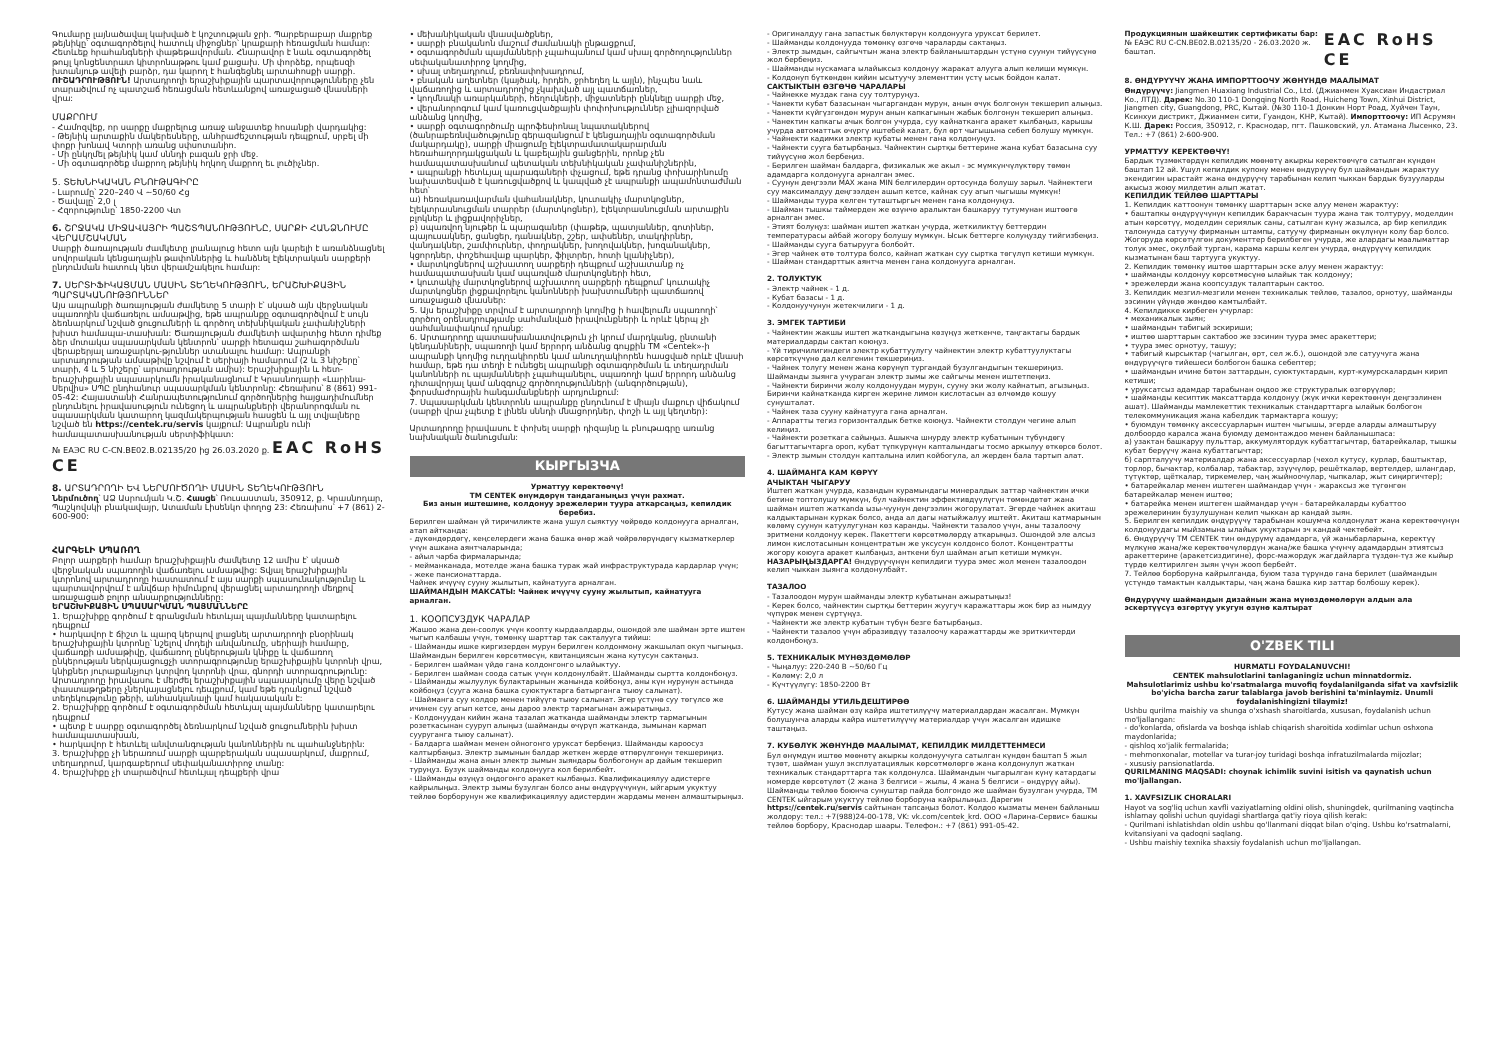Գումարը լայնածավալ կախված է կոշտության ջրի. Պարբերաբար մաքրեք թեյնիկը՝ օգտագործելով հատուկ միջոցներ՝ կրաքարի հեռացման համար: Հետևեք հրահանգների փաթեթավորման. Հնարավոր է նաև օգտագործել թույլ կոնցենտրատ կիտրոնաթթու կամ քացախ. Մի փորձեք, որպեսզի խտանյութ ավելի բարձր, դա կարող է հանգեցնել արտահոսքի սարքի.
ՈՒՇԱԴՐՈՒԹՅՈՒՆ! Արտադրողի երաշխիքային պարտավորությունները չեն տարածվում ոչ պատշաճ հեռացման հետևանքով առաջացած վնասների վրա:
ՄԱՔՐՈՒՄ
- Համոզվեք, որ սարքը մաքրելուց առաջ անջատեք հոսանքի վարդակից:
- Թեյնիկ արտաքին մակերեսները, անհրաժեշտության դեպքում, սրբել մի փոքր խոնավ Կտորի առանց սփսոտանիո.
- Մի ընկղմել թեյնիկ կամ սննդի բազան ջրի մեջ.
- Մի օգտագործեք մաքրող թեյնիկ հղկող մաքրող եւ լուծիչներ.
5. ՏԵԽՆԻԿԱԿԱՆ ԲՆՈՒԹԱԳԻՐԸ
- Լարումը՝ 220–240 Վ ~50/60 Հց
- Ծավալը՝ 2,0 լ
- Հզորությունը՝ 1850-2200 Վտ
6. ՇՐՋԱԿԱ ՄԻՋԱՎԱՅՐԻ ՊԱՇՏՊԱՆՈՒԹՅՈՒՆԸ, ՍԱՐՔԻ ՀԱՆՁՆՈՒՄԸ ՎԵՐԱՄՇԱԿՄԱՆ
Սարքի ծառայության ժամկետը լրանալուց հետո այն կարելի է առանձնացնել սովորական կենցաղային թափոններից և հանձնել էլեկտրական սարքերի ընդունման հատուկ կետ վերամշակելու համար:
7. ՍԵՐՏԻՖԻԿԱՑՄԱՆ ՄԱՍԻՆ ՏԵՂԵԿՈՒԹՅՈՒՆ, ԵՐԱՇԽԻՔԱՅԻՆ ՊԱՐՏԱԿԱՆՈՒԹՅՈՒՆՆԵՐ
Այս ապրանքի ծառայության ժամկետը 5 տարի է՝ սկսած այն վերջնական սպառողին վաճառելու ամսաթվից, եթե ապրանքը օգտագործվում է սույն ձեռնարկում նշված ցուցումների և գործող տեխնիկական չափանիշների խիստ համապա-տասխան: Ծառայության ժամկետի ավարտից հետո դիմեք ձեր մոտակա սպասարկման կենտրոն՝ սարքի հետագա շահագործման վերաբերյալ առաջարկու-թյուններ ստանալու համար: Ապրանքի արտադրության ամսաթիվը նշվում է սերիայի համարում (2 և 3 նիշերը՝ տարի, 4 և 5 նիշերը՝ արտադրության ամիս): Երաշխիքային և հետ-երաշխիքային սպասարկումն իրականացնում է Կրասնոդարի «Լարինա-Սերվիս» ՍՊԸ ընդհանուր սպասարկման կենտրոնը: Հեռախոս՝ 8 (861) 991-05-42: Հայաստանի Հանրապետությունում գործողներից հայցադիմումներ ընդունելու իրավասություն ունեցող և ապրանքների վերանորոգման ու սպասարկման կատարող կազմակերպության հասցեն և այլ տվյալները նշված են https://centek.ru/servis կայքում: Ապրանքն ունի համապատասխանության սերտիֆիկատ:
№ ЕАЭС RU C-CN.BE02.B.02135/20 ից 26.03.2020 ք. EAC RoHS CE
8. ԱՐՏԱԴՐՈՂԻ ԵՎ ՆԵՐՄՈՒԾՈՂԻ ՄԱՍԻՆ ՏԵՂԵԿՈՒԹՅՈՒՆ
Ներմուծող՝ ԱՁ Ասրումյան Կ.Շ. Հասցե՝ Ռուսաստան, 350912, ք. Կրասնոդար, Պաշկովսկի բնակավայր, Ատաման Լիսենկո փողոց 23: Հեռախոս՝ +7 (861) 2-600-900:
ՀԱՐԳԵԼԻ ՍՊԱՌՈՂ
Բոլոր սարքերի համար երաշխիքային ժամկետը 12 ամիս է՝ սկսած վերջնական սպառողին վաճառելու ամսաթվից: Տվյալ երաշխիքային կտրոնով արտադրողը հաստատում է այս սարքի սպասունակությունը և պարտավորվում է անվճար հիմունքով վերացնել արտադրողի մեղքով առաջացած բոլոր անսարքությունները:
ԵՐԱՇԽԻՔԱՅԻՆ ՍՊԱՍԱՐԿՄԱՆ ՊԱՅՄԱՆՆԵՐԸ
1. Երաշխիքը գործում է գրանցման հետևյալ պայմանները կատարելու դեպքում
• հարկավոր է ճիշտ և պարզ կերպով լրացնել արտադրողի բնօրինակ երաշխիքային կտրոնը՝ նշելով մոդելի անվանումը, սերիայի համարը, վաճառքի ամսաթիվը, վաճառող ընկերության կնիքը և վաճառող ընկերության ներկայացուցչի ստորագրությունը երաշխիքային կտրոնի վրա, կնիքներ յուրաքանչյուր կտրվող կտրոնի վրա, գնորդի ստորագրությունը:
Արտադրողը իրավասու է մերժել երաշխիքային սպասարկումը վերը նշված փաստաթղթերը չներկայացնելու դեպքում, կամ եթե դրանցում նշված տեղեկությունը թերի, անհասկանալի կամ հակասական է:
2. Երաշխիքը գործում է օգտագործման հետևյալ պայմանները կատարելու դեպքում
• պետք է սարքը օգտագործել ձեռնարկում նշված ցուցումներին խիստ համապատասխան,
• հարկավոր է հետևել անվտանգության կանոններին ու պահանջներին:
3. Երաշխիքը չի ներառում սարքի պարբերական սպասարկում, մաքրում, տեղադրում, կարգաբերում սեփականատիրոջ տանը:
4. Երաշխիքը չի տարածվում հետևյալ դեպքերի վրա
• մեխանիկական վնասվածքներ,
• սարքի բնականոն մաշում ժամանակի ընթացքում,
• օգտագործման պայմանների չպահպանում կամ սխալ գործողություններ սեփականատիրոջ կողմից,
• սխալ տեղադրում, բեռնափոխադրում,
• բնական աղետներ (կայծակ, հրդեհ, ջրհեղեղ և այլն), ինչպես նաև վաճառողից և արտադրողից չկախված այլ պատճառներ,
• կողմնակի առարկաների, հեղուկների, միջատների ընկնելը սարքի մեջ,
• վերանորոգում կամ կառուցվածքային փոփոխություններ չլիազորված անձանց կողմից,
• սարքի օգտագործումը պրոֆեսիոնալ նպատակներով (ծանրաբեռնվածությունը գերազանցում է կենցաղային օգտագործման մակարդակը), սարքի միացումը էլեկտրամատակարարման հեռահաղորդակցական և կաբելային ցանցերին, որոնք չեն համապատասխանում պետական տեխնիկական չափանիշներին,
• ապրանքի հետևյալ պարագաների փչացում, եթե դրանց փոխարինումը նախատեսված է կառուցվածքով և կապված չէ ապրանքի ապամոնտաժման հետ՝
ա) հեռակառավարման վահանակներ, կուտակիչ մարտկոցներ, էլեկտրասնուցման տարրեր (մարտկոցներ), էլեկտրասնուցման արտաքին բլոկներ և լիցքավորիչներ,
բ) սպառվող նյութեր և պարագաներ (փաթեթ, պատյաններ, գոտիներ, պայուսակներ, ցանցեր, դանակներ, շշեր, ափսեներ, տակդիրներ, վանդակներ, շամփուրներ, փողրակներ, խողովակներ, խոզանակներ, կցորդներ, փոշեհավաք պարկեր, ֆիլտրեր, հոտի կլանիչներ),
• մարտկոցներով աշխատող սարքերի դեպքում աշխատանք ոչ համապատասխան կամ սպառված մարտկոցների հետ,
• կուտակիչ մարտկոցներով աշխատող սարքերի դեպքում՝ կուտակիչ մարտկոցներ լիցքավորելու կանոնների խախտումների պատճառով առաջացած վնասներ:
5. Այս երաշխիքը տրվում է արտադրողի կողմից ի հավելումն սպառողի՝ գործող օրենսդրությամբ սահմանված իրավունքների և որևէ կերպ չի սահմանափակում դրանք:
6. Արտադրողը պատասխանատվություն չի կրում մարդկանց, ընտանի կենդանիների, սպառողի կամ երրորդ անձանց գույքին TM «Centek»-ի ապրանքի կողմից ուղղակիորեն կամ անուղղակիորեն հասցված որևէ վնասի համար, եթե դա տեղի է ունեցել ապրանքի օգտագործման և տեղադրման կանոնների ու պայմանների չպահպանելու, սպառողի կամ երրորդ անձանց դիտավորյալ կամ անզգույշ գործողությունների (անգործության), ֆորսմաժորային հանգամանքների արդյունքում:
7. Սպասարկման կենտրոնն ապրանքը ընդունում է միայն մաքուր վիճակում (սարքի վրա չպետք է լինեն սննդի մնացորդներ, փոշի և այլ կեղտեր):
Արտադրողը իրավասու է փոխել սարքի դիզայնը և բնութագրը առանց նախնական ծանուցման:
КЫРГЫЗЧА
Урматтуу керектөөчү!
ТМ CENTEK өнүмдөрүн тандаганыңыз үчүн рахмат.
Биз анын иштешине, колдонуу эрежелерин туура аткарсаңыз, кепилдик беребиз.
Берилген шайман үй тиричиликте жана ушул сыяктуу чөйрөдө колдонууга арналган, атап айтканда:
- дүкөндөрдөгү, кеңселердеги жана башка өнөр жай чөйрөлөрүндөгү кызматкерлер үчүн ашкана аянтчаларында;
- айыл чарба фирмаларында;
- мейманканада, мотелде жана башка турак жай инфраструктурада кардарлар үчүн;
- жеке пансионаттарда.
Чайнек ичүүчү сууну жылытып, кайнатууга арналган.
ШАЙМАНДЫН МАКСАТЫ: Чайнек ичүүчү сууну жылытып, кайнатууга арналган.
1. КООПСУЗДУК ЧАРАЛАР
Жашоо жана ден-соолук үчүн коопту кырдаалдарды, ошондой эле шайман эрте иштен чыгып калбашы үчүн, төмөнкү шарттар так сакталууга тийиш:
- Шайманды ишке киргизерден мурун берилген колдонмону жакшылап окуп чыгыңыз. Шаймандын берилген көрсөтмөсүн, квитанциясын жана кутусун сактаңыз.
- Берилген шайман үйдө гана колдонгонго ылайыктуу.
- Берилген шайман соода сатык үчүн колдонулбайт. Шайманды сыртта колдонбоңуз.
- Шайманды жылуулук булактарынын жанында койбоңуз, аны күн нурунун астында койбоңуз (сууга жана башка суюктуктарга батырганга тыюу салынат).
- Шайманга суу колдор менен тийүүгө тыюу салынат. Эгер үстүнө суу төгүлсө же ичинен суу агып кетсе, аны дароо электр тармагынан ажыратыңыз.
- Колдонуудан кийин жана тазалап жаткандa шайманды электр тармагынын розеткасынан сууруп алыңыз (шайманды өчүрүп жатканда, зымынан кармап сууруганга тыюу салынат).
- Балдарга шайман менен ойногонго уруксат бербеңиз. Шайманды кароосуз калтырбаңыз. Электр зымынын балдар жеткен жерде өтпөрүлгөнүн текшериңиз.
- Шайманды жана анын электр зымын зыяндары болбогонун ар дайым текшерип туруңуз. Бузук шайманды колдонууга кол берилбейт.
- Шайманды өзүңүз оңдогонго аракет кылбаңыз. Квалификациялуу адистерге кайрылыңыз. Электр зымы бузулган болсо аны өндүрүүчүнүн, ыйгарым укуктуу тейлөө борборунун же квалификациялуу адистердин жардамы менен алмаштырыңыз.
- Оригиналдуу гана запастык бөлүктөрүн колдонууга уруксат берилет.
- Шайманды колдонууда төмөнкү өзгөчө чараларды сактаңыз.
- Электр зымдын, сайгычтын жана электр байланыштардын үстүнө суунун тийүүсүнө жол бербеңиз.
- Шайманды нускамага ылайыксыз колдонуу жаракат алууга алып келиши мүмкүн.
- Колдонуп бүткөндөн кийин ысытуучу элементтин үстү ысык бойдон калат.
САКТЫКТЫН ӨЗГӨЧӨ ЧАРАЛАРЫ
- Чайнекке муздак гана суу толтуруңуз.
- Чанекти кубат базасынан чыгаргандан мурун, анын өчүк болгонун текшерип алыңыз.
- Чанекти күйгүзгөндөн мурун анын капкагынын жабык болгонун текшерип алыңыз.
- Чанектин капкагы ачык болгон учурда, суу кайнатканга аракет кылбаңыз, карышы учурда автоматтык өчүргү иштебей калат, бул өрт чыгышына себеп болушу мүмкүн.
- Чайнекти кадимки электр кубаты менен гана колдонуңуз.
- Чайнекти сууга батырбаңыз. Чайнектин сыртқы беттерине жана кубат базасына суу тийүүсүнө жол бербеңиз.
- Берилген шайман балдарга, физикалык же акыл - эс мүмкүнчүлүктөрү төмөн адамдарга колдонууга арналган эмес.
- Суунун деңгээли MAX жана MIN белгилердин ортосунда болушу зарыл. Чайнектеги суу максималдуу деңгээлден ашып кетсе, кайнак суу агып чыгышы мүмкүн!
- Шайманды туура келген туташтыргыч менен гана колдонуңуз.
- Шайман тышкы таймерден же өзүнчө аралыктан башкаруу тутумунан иштөөгө арналган эмес.
- Этият болуңуз: шайман иштеп жаткан учурда, жеткиликтүү беттердин температурасы айбай жогору болушу мүмкүн. Ысык беттерге колуңузду тийгизбеңиз.
- Шайманды сууга батырууга болбойт.
- Эгер чайнек өтө толтура болсо, кайнап жаткан суу сыртка төгүлүп кетиши мүмкүн.
- Шайман стандарттык аянтча менен гана колдонууга арналган.
2. ТОЛУКТУК
- Электр чайнек - 1 д.
- Кубат базасы - 1 д.
- Колдонуучунун жетекчилиги - 1 д.
3. ЭМГЕК ТАРТИБИ
- Чайнектин жакшы иштеп жаткандыгына көзүңүз жеткенче, таңгактагы бардык материалдарды сактап коюңуз.
- Үй тиричилигиндеги электр кубаттуулугу чайнектин электр кубаттуулуктагы көрсөткүчүнө дал келгенин текшериңиз.
- Чайнек толугу менен жана көрүнүп тургандай бузулгандыгын текшериңиз. Шайманды зыянга учураган электр зымы же сайгычы менен иштетпеңиз.
- Чайнекти биринчи жолу колдонуудан мурун, сууну эки жолу кайнатып, агызыңыз. Биринчи кайнатканда кирген жерине лимон кислотасын аз өлчөмдө кошуу сунушталат.
- Чайнек таза сууну кайнатууга гана арналган.
- Аппаратты тегиз горизонталдык бетке коюңуз. Чайнекти столдун чегине алып келиңиз.
- Чайнекти розеткага сайыңыз. Ашыкча шнурду электр кубатынын түбүндөгү багыттагычтарга ороп, кубат түпкүрүнүн капталындагы тосмо аркылуу өткөрсө болот.
- Электр зымын столдун капталына илип койбогула, ал жерден бала тартып алат.
4. ШАЙМАНГА КАМ КӨРҮҮ
АЧЫКТАН ЧЫГАРУУ
Иштеп жаткан учурда, казандын курамындагы минералдык заттар чайнектин ички бетине топтолушу мүмкүн, бул чайнектин эффективдүүлүгүн төмөндөтөт жана шайман иштеп жаткanda ызы-чуунун деңгээлин жогорулатат. Эгерде чайнек акиташ калдыктарынан куркак болсо, анда ал дагы натыйжалуу иштейт. Акиташ катмарынын көлөмү суунун катуулугунан көз каранды. Чайнекти тазалоо үчүн, аны тазалоочу эритмени колдонуу керек. Пакеттеги көрсөтмөлөрдү аткарыңыз. Ошондой эле алсыз лимон кислотасынын концентратын же уксусун колдонсо болот. Концентратты жогору коюуга аракет кылбаңыз, анткени бул шайман агып кетиши мүмкүн.
НАЗАРЫҢЫЗДАРГА! Өндүрүүчүнүн кепилдиги туура эмес жол менен тазалоодон келип чыккан зыянга колдонулбайт.
ТАЗАЛОО
- Тазалоодон мурун шайманды электр кубатынан ажыратыңыз!
- Керек болсо, чайнектин сыртқы беттерин жуугуч каражаттары жок бир аз нымдуу чүпүрөк менен сүртүңүз.
- Чайнекти же электр кубатын түбүн безге батырбаңыз.
- Чайнекти тазалоо үчүн абразивдүү тазалоочу каражаттарды же эриткичтерди колдонбоңуз.
5. ТЕХНИКАЛЫК МҮНӨЗДӨМӨЛӨР
- Чыңалуу: 220-240 В ~50/60 Гц
- Көлөмү: 2,0 л
- Күчтүүлүгү: 1850-2200 Вт
6. ШАЙМАНДЫ УТИЛЬДЕШТИРӨӨ
Кутусу жана шайман өзү кайра иштетилүүчү материалдардан жасалган. Мүмкүн болушунча аларды кайра иштетилүүчү материалдар үчүн жасалган идишке таштаңыз.
7. КУБӨЛҮК ЖӨНҮНДӨ МААЛЫМАТ, КЕПИЛДИК МИЛДЕТТЕНМЕСИ
Бул өнүмдүн иштөө мөөнөтү акыркы колдонуучуга сатылган күндөн баштап 5 жыл түзөт, шайман ушул эксплуатациялык көрсөтмөлөргө жана колдонулуп жаткан техникалык стандарттарга так колдонулса. Шаймандын чыгарылган күнү катардагы номерде көрсөтүлөт (2 жана 3 белгиси – жылы, 4 жана 5 белгиси – өндүрүү айы). Шайманды тейлөө боюнча сунуштар пайда болгондо же шайман бузулган учурда, ТМ CENTEK ыйгарым укуктуу тейлөө борборуна кайрылыңыз. Дарегин https://centek.ru/servis сайтынан тапсаңыз болот. Колдоо кызматы менен байланыш жолдору: тел.: +7(988)24-00-178, VK: vk.com/centek_krd. ООО «Ларина-Сервис» башкы тейлөө борбору, Краснодар шаары. Телефон.: +7 (861) 991-05-42.
Продукциянын шайкештик сертификаты бар:
№ ЕАЭС RU C-CN.BE02.B.02135/20 - 26.03.2020 ж. баштап.
EAC RoHS CE
8. ӨНДҮРҮҮЧҮ ЖАНА ИМПОРТТООЧУ ЖӨНҮНДӨ МААЛЫМАТ
Өндүрүүчү: Jiangmen Huaxiang Industrial Co., Ltd. (Джианмен Хуаксиан Индастриал Ко., ЛТД). Дарек: No.30 110-1 Dongqing North Road, Huicheng Town, Xinhui District, Jiangmen city, Guangdong, PRC, Кытай. (№30 110-1 Донкин Норт Роад, Хуйчен Таун, Ксинхуи дистрикт, Джианмен сити, Гуандон, КНР, Кытай). Импорттоочу: ИП Асрумян К.Ш. Дарек: Россия, 350912, г. Краснодар, пгт. Пашковский, ул. Атамана Лысенко, 23. Тел.: +7 (861) 2-600-900.
УРМАТТУУ КЕРЕКТӨӨЧҮ!
Бардык түзмөктөрдүн кепилдик мөөнөтү акыркы керектөөчүгө сатылган күндөн баштап 12 ай. Ушул кепилдик купону менен өндүрүүчү бул шаймандын жарактуу экендигин ырастайт жана өндүрүүчү тарабынан келип чыккан бардык бузууларды акысыз жоюу милдетин алып жатат.
КЕПИЛДИК ТЕЙЛӨӨ ШАРТТАРЫ
1. Кепилдик каттоонун төмөнкү шарттарын эске алуу менен жарактуу:
• баштапкы өндүрүүчүнүн кепилдик баракчасын туура жана так толтуруу, моделдин атын көрсөтүү, моделдин сериялык саны, сатылган күнү жазылса, ар бир кепилдик талонунда сатуучу фирманын штампы, сатуучу фирманын өкүлүнүн колу бар болсо.
Жогоруда көрсөтүлгөн документтер берилбеген учурда, же алардагы маалыматтар толук эмес, окулбай турган, карама каршы келген учурда, өндүрүүчү кепилдик кызматынан баш тартууга укуктуу.
2. Кепилдик төмөнкү иштөө шарттарын эске алуу менен жарактуу:
• шайманды колдонуу көрсөтмөсүнө ылайык так колдонуу;
• эрежелерди жана коопсуздук талаптарын сактоо.
3. Кепилдик мезгил-мезгили менен техникалык тейлөө, тазалоо, орнотуу, шайманды ээсинин үйүндө жөндөө камтылбайт.
4. Кепилдикке кирбеген учурлар:
• механикалык зыян;
• шаймандын табигый эскириши;
• иштөө шарттарын сактабоо же ээсинин туура эмес аракеттери;
• туура эмес орнотуу, ташуу;
• табигый кырсыктар (чагылган, өрт, сел ж.б.), ошондой эле сатуучуга жана өндүрүүчүгө тийешеси болбогон башка себептер;
• шаймандын ичине бөтөн заттардын, суюктуктардын, курт-кумурскалардын кирип кетиши;
• уруксатсыз адамдар тарабынан оңдоо же структуралык өзгөрүүлөр;
• шайманды кесиптик максаттарда колдонуу (жүк ички керектөөнүн деңгээлинен ашат). Шайманды мамлекеттик техникалык стандарттарга ылайык болбогон телекоммуникация жана кабелдик тармактарга кошуу;
• буюмдун төмөнкү аксессуарларын иштен чыгышы, эгерде аларды алмаштыруу долбоордо каралса жана буюмду демонтаждоо менен байланышпаса:
а) узактан башкаруу пульттар, аккумулятордук кубаттагычтар, батарейкалар, тышкы кубат берүүчү жана кубаттагычтар;
б) сарпталуучу материалдар жана аксессуарлар (чехол кутусу, курлар, баштыктар, торлор, бычактар, колбалар, табактар, эзүүчүлөр, решёткалар, вертелдер, шлангдар, түтүктөр, щёткалар, тиркемелер, чаң жыйноочулар, чыпкалар, жыт сиңиргичтер);
• батарейкалар менен иштеген шаймандар үчүн - жараксыз же түгөнгөн батарейкалар менен иштөө;
• батарейка менен иштеген шаймандар үчүн - батарейкаларды кубаттоо эрежелеринин бузулушунан келип чыккан ар кандай зыян.
5. Берилген кепилдик өндүрүүчү тарабынан кошумча колдонулат жана керектөөчүнүн колдонуудагы мыйзамына ылайык укуктарын эч кандай чектебейт.
6. Өндүрүүчү ТМ CENTEK тин өндүрүмү адамдарга, үй жаныбарларына, керектүү мүлкүнө жана/же керектөөчүлөрдүн жана/же башка үчүнчү адамдардын этиятсыз аракеттерине (аракетсиздигине), форс-мажордук жагдайларга түздөн-түз же кыйыр түрдө келтирилген зыян үчүн жооп бербейт.
7. Тейлөө борборуна кайрылганда, буюм таза түрүндө гана берилет (шаймандын үстүндө тамактын калдыктары, чаң жана башка кир заттар болбошу керек).
Өндүрүүчү шаймандын дизайнын жана мүнөздөмөлөрүн алдын ала эскертүүсүз өзгөртүү укугун өзүнө калтырат
O'ZBEK TILI
HURMATLI FOYDALANUVCHI!
CENTEK mahsulotlarini tanlaganingiz uchun minnatdormiz.
Mahsulotlarimiz ushbu ko'rsatmalarga muvofiq foydalanilganda sifat va xavfsizlik bo'yicha barcha zarur talablarga javob berishini ta'minlaymiz. Unumli foydalanishingizni tilaymiz!
Ushbu qurilma maishiy va shunga o'xshash sharoitlarda, xususan, foydalanish uchun mo'ljallangan:
- do'konlarda, ofislarda va boshqa ishlab chiqarish sharoitida xodimlar uchun oshxona maydonlarida;
- qishloq xo'jalik fermalarida;
- mehmonxonalar, motellar va turar-joy turidagi boshqa infratuzilmalarda mijozlar;
- xususiy pansionatlarda.
QURILMANING MAQSADI: choynak ichimlik suvini isitish va qaynatish uchun mo'ljallangan.
1. XAVFSIZLIK CHORALARI
Hayot va sog'liq uchun xavfli vaziyatlarning oldini olish, shuningdek, qurilmaning vaqtincha ishlamay qolishi uchun quyidagi shartlarga qat'iy rioya qilish kerak:
- Qurilmani ishlatishdan oldin ushbu qo'llanmani diqqat bilan o'qing. Ushbu ko'rsatmalarni, kvitansiyani va qadoqni saqlang.
- Ushbu maishiy texnika shaxsiy foydalanish uchun mo'ljallangan.